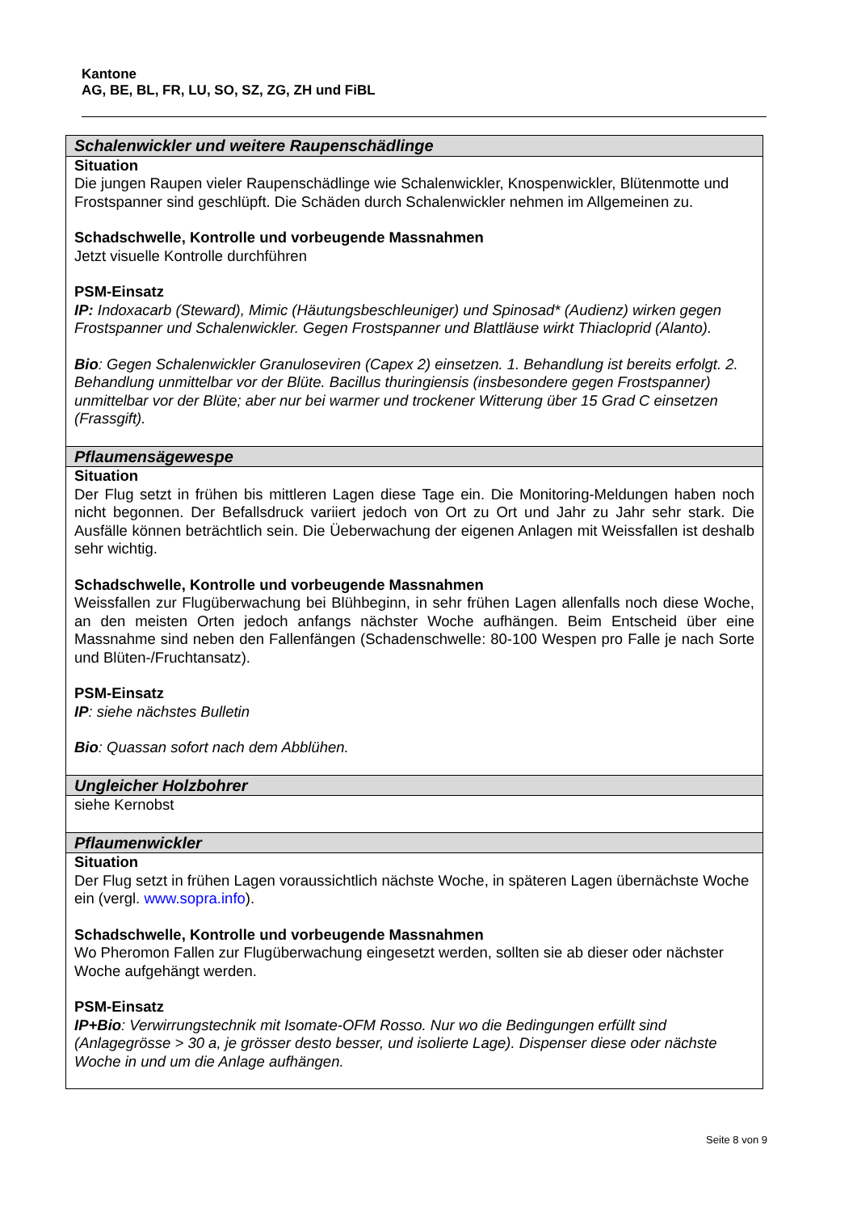Kantone
AG, BE, BL, FR, LU, SO, SZ, ZG, ZH und FiBL
| Schalenwickler und weitere Raupenschädlinge |
| --- |
| Situation Die jungen Raupen vieler Raupenschädlinge wie Schalenwickler, Knospenwickler, Blütenmotte und Frostspanner sind geschlüpft. Die Schäden durch Schalenwickler nehmen im Allgemeinen zu. Schadschwelle, Kontrolle und vorbeugende Massnahmen Jetzt visuelle Kontrolle durchführen PSM-Einsatz IP: Indoxacarb (Steward), Mimic (Häutungsbeschleuniger) und Spinosad* (Audienz) wirken gegen Frostspanner und Schalenwickler. Gegen Frostspanner und Blattläuse wirkt Thiacloprid (Alanto). Bio : Gegen Schalenwickler Granuloseviren (Capex 2) einsetzen. 1. Behandlung ist bereits erfolgt. 2. Behandlung unmittelbar vor der Blüte. Bacillus thuringiensis (insbesondere gegen Frostspanner) unmittelbar vor der Blüte; aber nur bei warmer und trockener Witterung über 15 Grad C einsetzen (Frassgift). |
| Pflaumensägewespe |
| Situation Der Flug setzt in frühen bis mittleren Lagen diese Tage ein. Die Monitoring-Meldungen haben noch nicht begonnen. Der Befallsdruck variiert jedoch von Ort zu Ort und Jahr zu Jahr sehr stark. Die Ausfälle können beträchtlich sein. Die Üeberwachung der eigenen Anlagen mit Weissfallen ist deshalb sehr wichtig. Schadschwelle, Kontrolle und vorbeugende Massnahmen Weissfallen zur Flugüberwachung bei Blühbeginn, in sehr frühen Lagen allenfalls noch diese Woche, an den meisten Orten jedoch anfangs nächster Woche aufhängen. Beim Entscheid über eine Massnahme sind neben den Fallenfängen (Schadenschwelle: 80-100 Wespen pro Falle je nach Sorte und Blüten-/Fruchtansatz). PSM-Einsatz IP : siehe nächstes Bulletin Bio : Quassan sofort nach dem Abblühen. |
| Ungleicher Holzbohrer |
| siehe Kernobst |
| Pflaumenwickler |
| Situation Der Flug setzt in frühen Lagen voraussichtlich nächste Woche, in späteren Lagen übernächste Woche ein (vergl. www.sopra.info ). Schadschwelle, Kontrolle und vorbeugende Massnahmen Wo Pheromon Fallen zur Flugüberwachung eingesetzt werden, sollten sie ab dieser oder nächster Woche aufgehängt werden. PSM-Einsatz IP+Bio : Verwirrungstechnik mit Isomate-OFM Rosso. Nur wo die Bedingungen erfüllt sind (Anlagegrösse > 30 a, je grösser desto besser, und isolierte Lage). Dispenser diese oder nächste Woche in und um die Anlage aufhängen. |
Seite 8 von 9